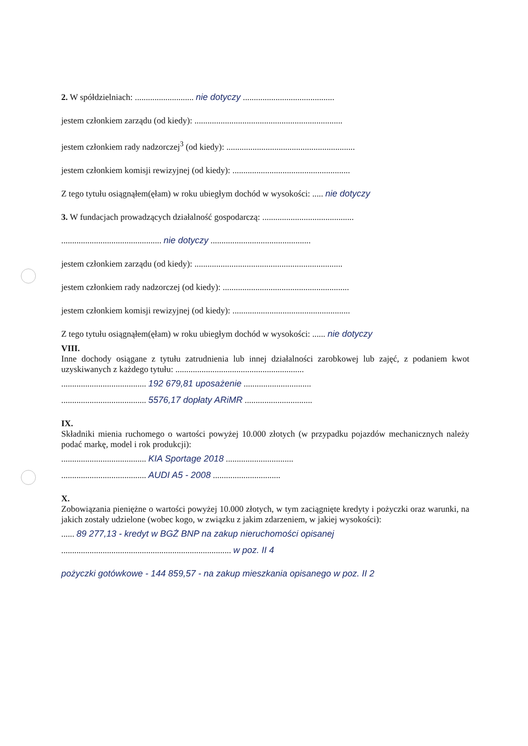2. W spółdzielniach: ........................... nie dotyczy ..........................................
jestem członkiem zarządu (od kiedy): ....................................................................
jestem członkiem rady nadzorczej<sup>3</sup> (od kiedy): ...........................................................
jestem członkiem komisji rewizyjnej (od kiedy): ......................................................
Z tego tytułu osiągnąłem(ęłam) w roku ubiegłym dochód w wysokości: ..... nie dotyczy
3. W fundacjach prowadzących działalność gospodarczą: ..........................................
.............................................. nie dotyczy ..............................................
jestem członkiem zarządu (od kiedy): ....................................................................
jestem członkiem rady nadzorczej (od kiedy): ..........................................................
jestem członkiem komisji rewizyjnej (od kiedy): ......................................................
Z tego tytułu osiągnąłem(ęłam) w roku ubiegłym dochód w wysokości: ...... nie dotyczy
VIII.
Inne dochody osiągane z tytułu zatrudnienia lub innej działalności zarobkowej lub zajęć, z podaniem kwot uzyskiwanych z każdego tytułu: ...........................................................
....................................... 192 679,81 uposażenie ...............................
....................................... 5576,17 dopłaty ARiMR ...............................
IX.
Składniki mienia ruchomego o wartości powyżej 10.000 złotych (w przypadku pojazdów mechanicznych należy podać markę, model i rok produkcji):
....................................... KIA Sportage 2018 ...............................
....................................... AUDI A5 - 2008 ...............................
X.
Zobowiązania pieniężne o wartości powyżej 10.000 złotych, w tym zaciągnięte kredyty i pożyczki oraz warunki, na jakich zostały udzielone (wobec kogo, w związku z jakim zdarzeniem, w jakiej wysokości):
...... 89 277,13 - kredyt w BGŻ BNP na zakup nieruchomości opisanej
.............................................................................. w poz. II 4
pożyczki gotówkowe - 144 859,57 - na zakup mieszkania opisanego w poz. II 2